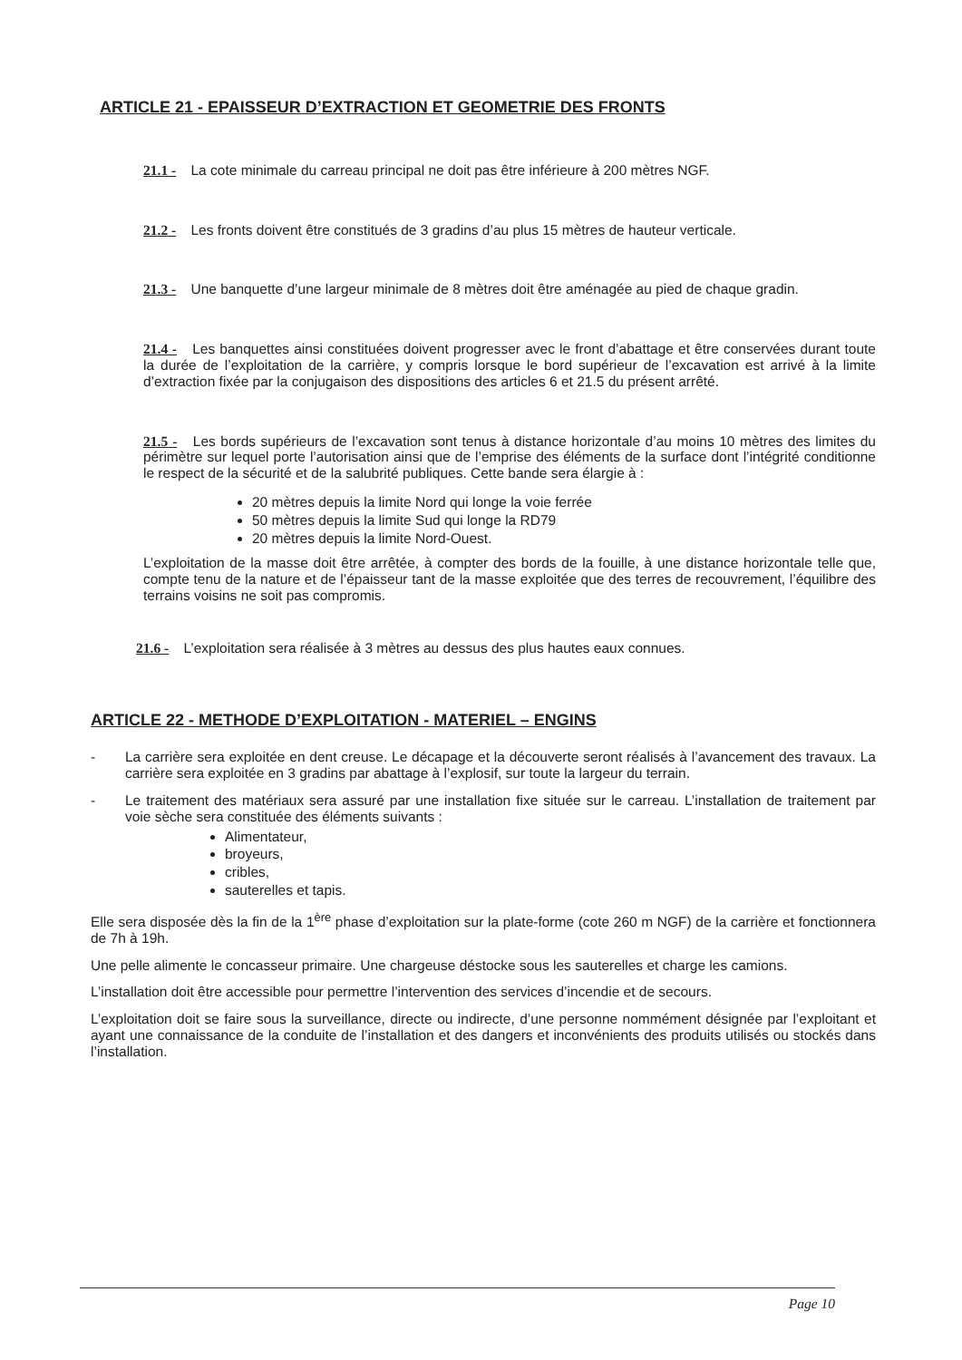ARTICLE 21 - EPAISSEUR D’EXTRACTION ET GEOMETRIE DES FRONTS
21.1 - La cote minimale du carreau principal ne doit pas être inférieure à 200 mètres NGF.
21.2 - Les fronts doivent être constitués de 3 gradins d’au plus 15 mètres de hauteur verticale.
21.3 - Une banquette d’une largeur minimale de 8 mètres doit être aménagée au pied de chaque gradin.
21.4 - Les banquettes ainsi constituées doivent progresser avec le front d’abattage et être conservées durant toute la durée de l’exploitation de la carrière, y compris lorsque le bord supérieur de l’excavation est arrivé à la limite d’extraction fixée par la conjugaison des dispositions des articles 6 et 21.5 du présent arrêté.
21.5 - Les bords supérieurs de l’excavation sont tenus à distance horizontale d’au moins 10 mètres des limites du périmètre sur lequel porte l’autorisation ainsi que de l’emprise des éléments de la surface dont l’intégrité conditionne le respect de la sécurité et de la salubrité publiques. Cette bande sera élargie à :
20 mètres depuis la limite Nord qui longe la voie ferrée
50 mètres depuis la limite Sud qui longe la RD79
20 mètres depuis la limite Nord-Ouest.
L’exploitation de la masse doit être arrêtée, à compter des bords de la fouille, à une distance horizontale telle que, compte tenu de la nature et de l’épaisseur tant de la masse exploitée que des terres de recouvrement, l’équilibre des terrains voisins ne soit pas compromis.
21.6 - L’exploitation sera réalisée à 3 mètres au dessus des plus hautes eaux connues.
ARTICLE 22 - METHODE D’EXPLOITATION - MATERIEL – ENGINS
- La carrière sera exploitée en dent creuse. Le décapage et la découverte seront réalisés à l’avancement des travaux. La carrière sera exploitée en 3 gradins par abattage à l’explosif, sur toute la largeur du terrain.
- Le traitement des matériaux sera assuré par une installation fixe située sur le carreau. L’installation de traitement par voie sèche sera constituée des éléments suivants :
Alimentateur,
broyeurs,
cribles,
sauterelles et tapis.
Elle sera disposée dès la fin de la 1<sup>ère</sup> phase d’exploitation sur la plate-forme (cote 260 m NGF) de la carrière et fonctionnera de 7h à 19h.
Une pelle alimente le concasseur primaire. Une chargeuse déstocke sous les sauterelles et charge les camions.
L’installation doit être accessible pour permettre l’intervention des services d’incendie et de secours.
L’exploitation doit se faire sous la surveillance, directe ou indirecte, d’une personne nommément désignée par l’exploitant et ayant une connaissance de la conduite de l’installation et des dangers et inconvénients des produits utilisés ou stockés dans l’installation.
Page 10